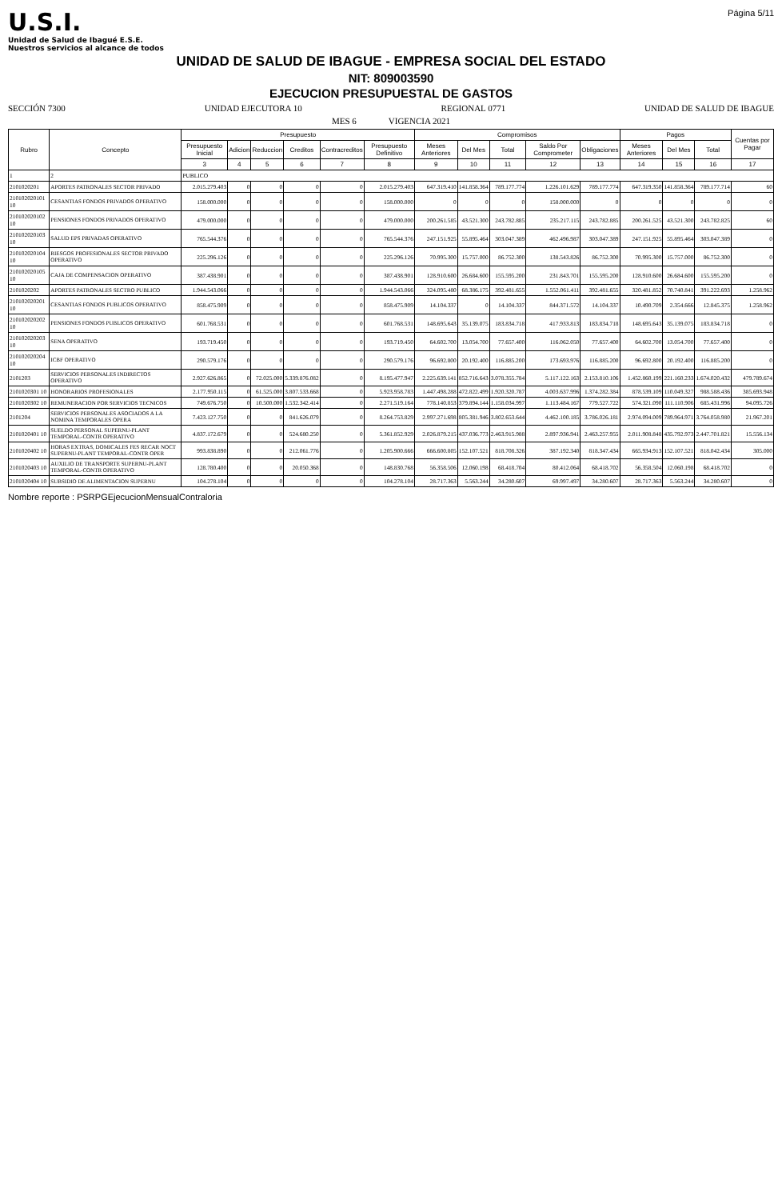U.S.I.
Unidad de Salud de Ibagué E.S.E.
Nuestros servicios al alcance de todos
Página 5/11
UNIDAD DE SALUD DE IBAGUE - EMPRESA SOCIAL DEL ESTADO
NIT: 809003590
EJECUCION PRESUPUESTAL DE GASTOS
SECCIÓN 7300 UNIDAD EJECUTORA 10 REGIONAL 0771 UNIDAD DE SALUD DE IBAGUE
MES 6 VIGENCIA 2021
| Rubro | Concepto | Presupuesto | | | | | | Compromisos | | | | | Pagos | | | Cuentas por Pagar |
| --- | --- | --- | --- | --- | --- | --- | --- | --- | --- | --- | --- | --- | --- | --- | --- | --- |
| | | Presupuesto Inicial | Adicion | Reduccion | Creditos | Contracreditos | Presupuesto Definitivo | Meses Anteriores | Del Mes | Total | Saldo Por Comprometer | Obligaciones | Meses Anteriores | Del Mes | Total | |
| | | 3 | 4 | 5 | 6 | 7 | 8 | 9 | 10 | 11 | 12 | 13 | 14 | 15 | 16 | 17 |
| 1 | 2 | PUBLICO | | | | | | | | | | | | | | |
| 2101020201 | APORTES PATRONALES SECTOR PRIVADO | 2.015.279.403 | 0 | 0 | 0 | 0 | 2.015.279.403 | 647.319.410 | 141.858.364 | 789.177.774 | 1.226.101.629 | 789.177.774 | 647.319.350 | 141.858.364 | 789.177.714 | 60 |
| 210102020101 10 | CESANTIAS FONDOS PRIVADOS OPERATIVO | 158.000.000 | 0 | 0 | 0 | 0 | 158.000.000 | 0 | 0 | 0 | 158.000.000 | 0 | 0 | 0 | 0 | 0 |
| 210102020102 10 | PENSIONES FONDOS PRIVADOS OPERATIVO | 479.000.000 | 0 | 0 | 0 | 0 | 479.000.000 | 200.261.585 | 43.521.300 | 243.782.885 | 235.217.115 | 243.782.885 | 200.261.525 | 43.521.300 | 243.782.825 | 60 |
| 210102020103 10 | SALUD EPS PRIVADAS OPERATIVO | 765.544.376 | 0 | 0 | 0 | 0 | 765.544.376 | 247.151.925 | 55.895.464 | 303.047.389 | 462.496.987 | 303.047.389 | 247.151.925 | 55.895.464 | 303.047.389 | 0 |
| 210102020104 10 | RIESGOS PROFESIONALES SECTOR PRIVADO OPERATIVO | 225.296.126 | 0 | 0 | 0 | 0 | 225.296.126 | 70.995.300 | 15.757.000 | 86.752.300 | 138.543.826 | 86.752.300 | 70.995.300 | 15.757.000 | 86.752.300 | 0 |
| 210102020105 10 | CAJA DE COMPENSACION OPERATIVO | 387.438.901 | 0 | 0 | 0 | 0 | 387.438.901 | 128.910.600 | 26.684.600 | 155.595.200 | 231.843.701 | 155.595.200 | 128.910.600 | 26.684.600 | 155.595.200 | 0 |
| 2101020202 | APORTES PATRONALES SECTRO PUBLICO | 1.944.543.066 | 0 | 0 | 0 | 0 | 1.944.543.066 | 324.095.480 | 68.386.175 | 392.481.655 | 1.552.061.411 | 392.481.655 | 320.481.852 | 70.740.841 | 391.222.693 | 1.258.962 |
| 210102020201 10 | CESANTIAS FONDOS PUBLICOS OPERATIVO | 858.475.909 | 0 | 0 | 0 | 0 | 858.475.909 | 14.104.337 | 0 | 14.104.337 | 844.371.572 | 14.104.337 | 10.490.709 | 2.354.666 | 12.845.375 | 1.258.962 |
| 210102020202 10 | PENSIONES FONDOS PUBLICOS OPERATIVO | 601.768.531 | 0 | 0 | 0 | 0 | 601.768.531 | 148.695.643 | 35.139.075 | 183.834.718 | 417.933.813 | 183.834.718 | 148.695.643 | 35.139.075 | 183.834.718 | 0 |
| 210102020203 10 | SENA OPERATIVO | 193.719.450 | 0 | 0 | 0 | 0 | 193.719.450 | 64.602.700 | 13.054.700 | 77.657.400 | 116.062.050 | 77.657.400 | 64.602.700 | 13.054.700 | 77.657.400 | 0 |
| 210102020204 10 | ICBF OPERATIVO | 290.579.176 | 0 | 0 | 0 | 0 | 290.579.176 | 96.692.800 | 20.192.400 | 116.885.200 | 173.693.976 | 116.885.200 | 96.692.800 | 20.192.400 | 116.885.200 | 0 |
| 2101203 | SERVICIOS PERSONALES INDIRECTOS OPERATIVO | 2.927.626.865 | 0 | 72.025.000 | 5.339.876.082 | 0 | 8.195.477.947 | 2.225.639.141 | 852.716.643 | 3.078.355.784 | 5.117.122.163 | 2.153.810.106 | 1.452.860.199 | 221.160.233 | 1.674.020.432 | 479.789.674 |
| 2101020301 10 | HONORARIOS PROFESIONALES | 2.177.950.115 | 0 | 61.525.000 | 3.807.533.668 | 0 | 5.923.958.783 | 1.447.498.288 | 472.822.499 | 1.920.320.787 | 4.003.637.996 | 1.374.282.384 | 878.539.109 | 110.049.327 | 988.588.436 | 385.693.948 |
| 2101020302 10 | REMUNERACION POR SERVICIOS TECNICOS | 749.676.750 | 0 | 10.500.000 | 1.532.342.414 | 0 | 2.271.519.164 | 778.140.853 | 379.894.144 | 1.158.034.997 | 1.113.484.167 | 779.527.722 | 574.321.090 | 111.110.906 | 685.431.996 | 94.095.726 |
| 2101204 | SERVICIOS PERSONALES ASOCIADOS A LA NOMINA TEMPORALES OPERA | 7.423.127.750 | 0 | 0 | 841.626.079 | 0 | 8.264.753.829 | 2.997.271.698 | 805.381.946 | 3.802.653.644 | 4.462.100.185 | 3.786.026.181 | 2.974.094.009 | 789.964.971 | 3.764.058.980 | 21.967.201 |
| 2101020401 10 | SUELDO PERSONAL SUPERNU-PLANT TEMPORAL-CONTR OPERATIVO | 4.837.172.679 | 0 | 0 | 524.680.250 | 0 | 5.361.852.929 | 2.026.879.215 | 437.036.773 | 2.463.915.988 | 2.897.936.941 | 2.463.257.955 | 2.011.908.848 | 435.792.973 | 2.447.701.821 | 15.556.134 |
| 2101020402 10 | HORAS EXTRAS, DOMICALES FES RECAR NOCT SUPERNU-PLANT TEMPORAL-CONTR OPER | 993.838.890 | 0 | 0 | 212.061.776 | 0 | 1.205.900.666 | 666.600.805 | 152.107.521 | 818.708.326 | 387.192.340 | 818.347.434 | 665.934.913 | 152.107.521 | 818.042.434 | 305.000 |
| 2101020403 10 | AUXILIO DE TRANSPORTE SUPERNU-PLANT TEMPORAL-CONTR OPERATIVO | 128.780.400 | 0 | 0 | 20.050.368 | 0 | 148.830.768 | 56.358.506 | 12.060.198 | 68.418.704 | 80.412.064 | 68.418.702 | 56.358.504 | 12.060.198 | 68.418.702 | 0 |
| 2101020404 10 | SUBSIDIO DE ALIMENTACION SUPERNU | 104.278.104 | 0 | 0 | 0 | 0 | 104.278.104 | 28.717.363 | 5.563.244 | 34.280.607 | 69.997.497 | 34.280.607 | 28.717.363 | 5.563.244 | 34.280.607 | 0 |
Nombre reporte : PSRPGEjecucionMensualContraloria